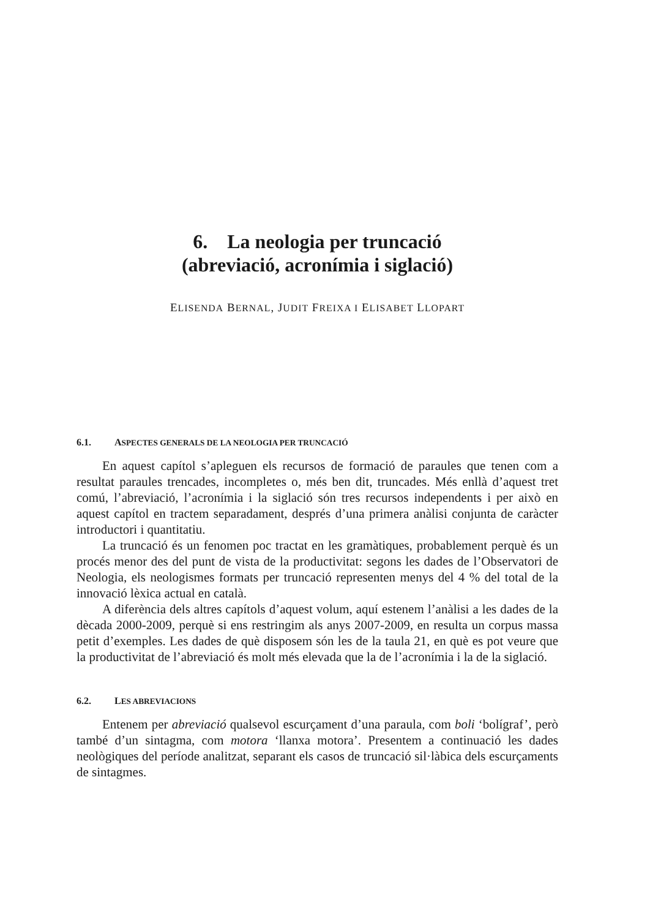6. La neologia per truncació
(abreviació, acronímia i siglació)
ELISENDA BERNAL, JUDIT FREIXA I ELISABET LLOPART
6.1. ASPECTES GENERALS DE LA NEOLOGIA PER TRUNCACIÓ
En aquest capítol s’apleguen els recursos de formació de paraules que tenen com a resultat paraules trencades, incompletes o, més ben dit, truncades. Més enllà d’aquest tret comú, l’abreviació, l’acronímia i la siglació són tres recursos independents i per això en aquest capítol en tractem separadament, després d’una primera anàlisi conjunta de caràcter introductori i quantitatiu.
La truncació és un fenomen poc tractat en les gramàtiques, probablement perquè és un procés menor des del punt de vista de la productivitat: segons les dades de l’Observatori de Neologia, els neologismes formats per truncació representen menys del 4 % del total de la innovació lèxica actual en català.
A diferència dels altres capítols d’aquest volum, aquí estenem l’anàlisi a les dades de la dècada 2000-2009, perquè si ens restringim als anys 2007-2009, en resulta un corpus massa petit d’exemples. Les dades de què disposem són les de la taula 21, en què es pot veure que la productivitat de l’abreviació és molt més elevada que la de l’acronímia i la de la siglació.
6.2. LES ABREVIACIONS
Entenem per abreviació qualsevol escurçament d’una paraula, com boli ‘bolígraf’, però també d’un sintagma, com motora ‘llanxa motora’. Presentem a continuació les dades neològiques del període analitzat, separant els casos de truncació sil·làbica dels escurçaments de sintagmes.